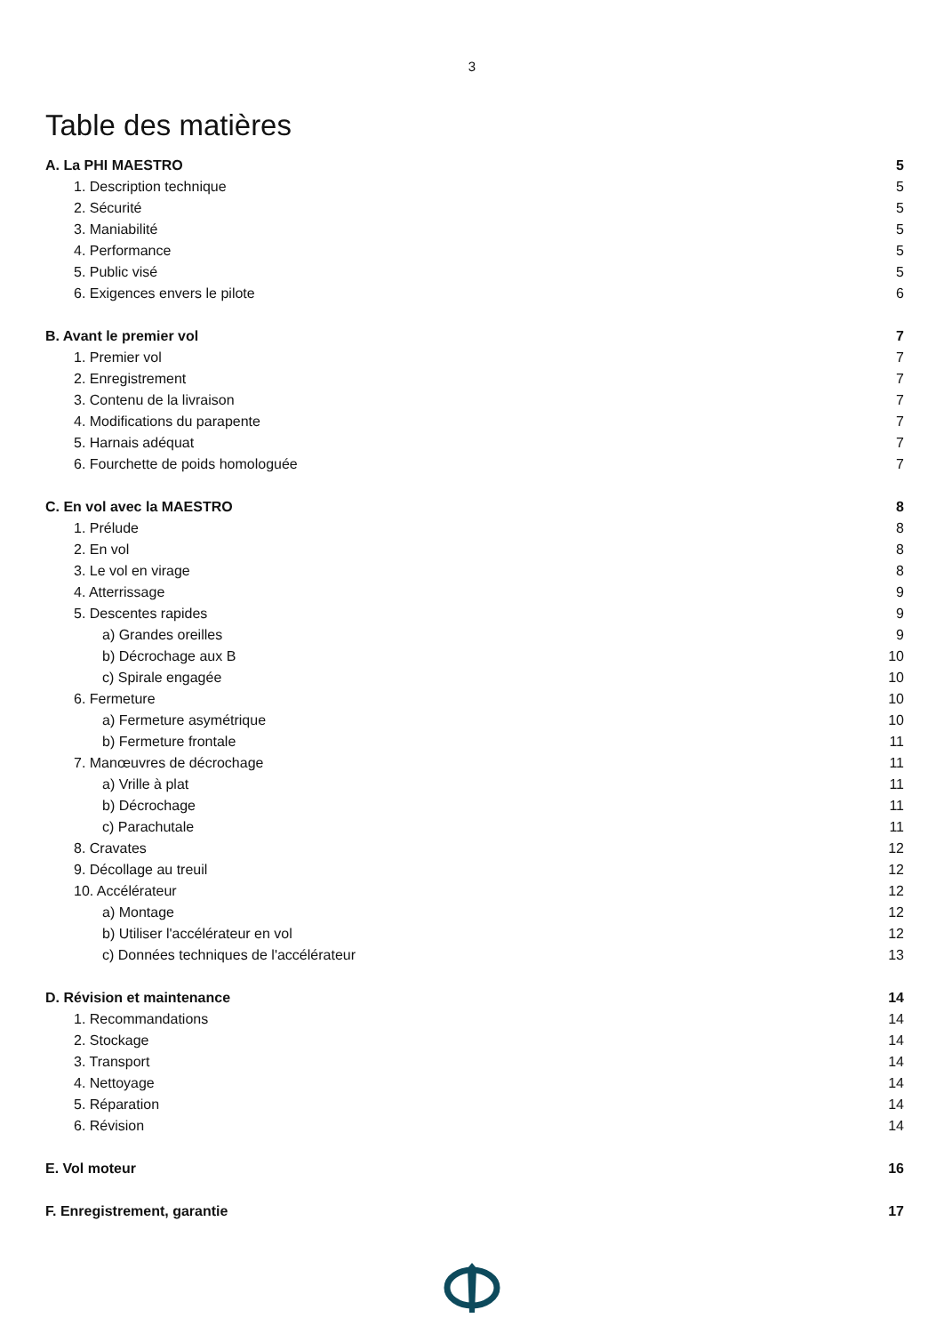3
Table des matières
A. La PHI MAESTRO 5
1. Description technique 5
2. Sécurité 5
3. Maniabilité 5
4. Performance 5
5. Public visé 5
6. Exigences envers le pilote 6
B. Avant le premier vol 7
1. Premier vol 7
2. Enregistrement 7
3. Contenu de la livraison 7
4. Modifications du parapente 7
5. Harnais adéquat 7
6. Fourchette de poids homologuée 7
C. En vol avec la MAESTRO 8
1. Prélude 8
2. En vol 8
3. Le vol en virage 8
4. Atterrissage 9
5. Descentes rapides 9
a) Grandes oreilles 9
b) Décrochage aux B 10
c) Spirale engagée 10
6. Fermeture 10
a) Fermeture asymétrique 10
b) Fermeture frontale 11
7. Manœuvres de décrochage 11
a) Vrille à plat 11
b) Décrochage 11
c) Parachutale 11
8. Cravates 12
9. Décollage au treuil 12
10. Accélérateur 12
a) Montage 12
b) Utiliser l'accélérateur en vol 12
c) Données techniques de l'accélérateur 13
D. Révision et maintenance 14
1. Recommandations 14
2. Stockage 14
3. Transport 14
4. Nettoyage 14
5. Réparation 14
6. Révision 14
E. Vol moteur 16
F. Enregistrement, garantie 17